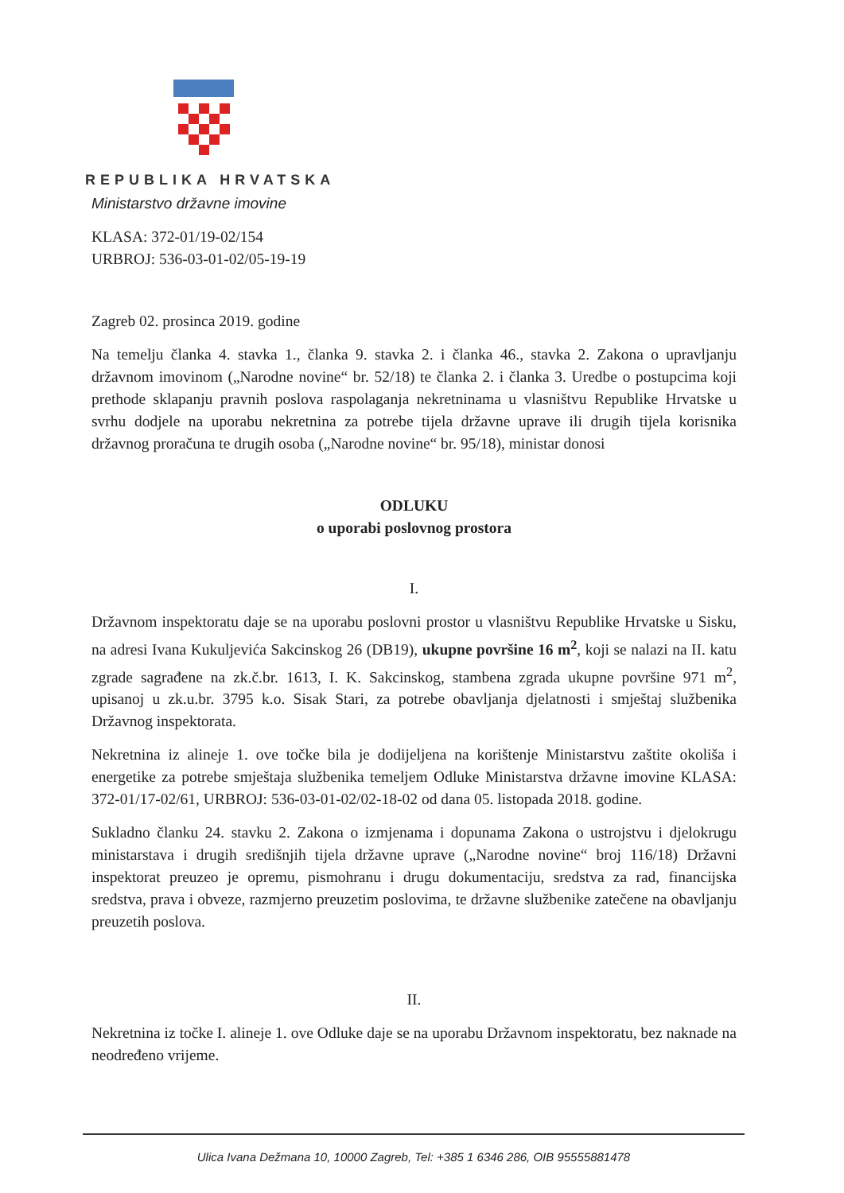REPUBLIKA HRVATSKA
Ministarstvo državne imovine
KLASA: 372-01/19-02/154
URBROJ: 536-03-01-02/05-19-19
Zagreb 02. prosinca 2019. godine
Na temelju članka 4. stavka 1., članka 9. stavka 2. i članka 46., stavka 2. Zakona o upravljanju državnom imovinom („Narodne novine“ br. 52/18) te članka 2. i članka 3. Uredbe o postupcima koji prethode sklapanju pravnih poslova raspolaganja nekretninama u vlasništvu Republike Hrvatske u svrhu dodjele na uporabu nekretnina za potrebe tijela državne uprave ili drugih tijela korisnika državnog proračuna te drugih osoba („Narodne novine“ br. 95/18), ministar donosi
ODLUKU
o uporabi poslovnog prostora
I.
Državnom inspektoratu daje se na uporabu poslovni prostor u vlasništvu Republike Hrvatske u Sisku, na adresi Ivana Kukuljevića Sakcinskog 26 (DB19), ukupne površine 16 m<sup>2</sup>, koji se nalazi na II. katu zgrade sagrađene na zk.č.br. 1613, I. K. Sakcinskog, stambena zgrada ukupne površine 971 m<sup>2</sup>, upisanoj u zk.u.br. 3795 k.o. Sisak Stari, za potrebe obavljanja djelatnosti i smještaj službenika Državnog inspektorata.
Nekretnina iz alineje 1. ove točke bila je dodijeljena na korištenje Ministarstvu zaštite okoliša i energetike za potrebe smještaja službenika temeljem Odluke Ministarstva državne imovine KLASA: 372-01/17-02/61, URBROJ: 536-03-01-02/02-18-02 od dana 05. listopada 2018. godine.
Sukladno članku 24. stavku 2. Zakona o izmjenama i dopunama Zakona o ustrojstvu i djelokrugu ministarstava i drugih središnjih tijela državne uprave („Narodne novine“ broj 116/18) Državni inspektorat preuzeo je opremu, pismohranu i drugu dokumentaciju, sredstva za rad, financijska sredstva, prava i obveze, razmjerno preuzetim poslovima, te državne službenike zatečene na obavljanju preuzetih poslova.
II.
Nekretnina iz točke I. alineje 1. ove Odluke daje se na uporabu Državnom inspektoratu, bez naknade na neodređeno vrijeme.
Ulica Ivana Dežmana 10, 10000 Zagreb, Tel: +385 1 6346 286, OIB 95555881478